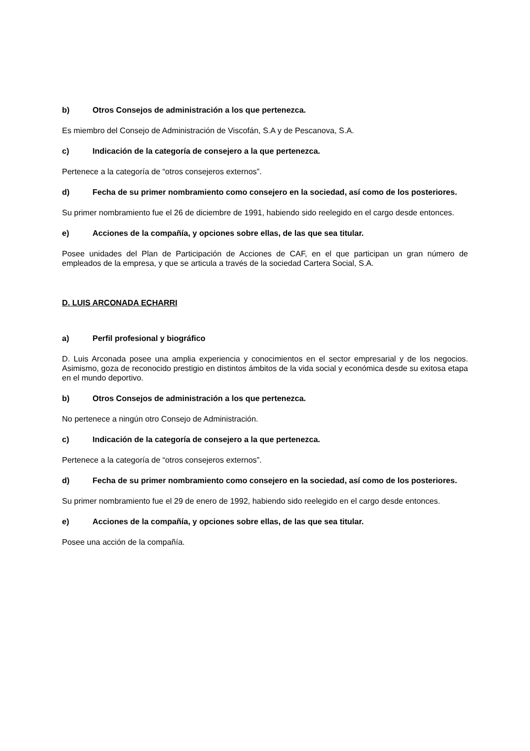b) Otros Consejos de administración a los que pertenezca.
Es miembro del Consejo de Administración de Viscofán, S.A y de Pescanova, S.A.
c) Indicación de la categoría de consejero a la que pertenezca.
Pertenece a la categoría de “otros consejeros externos”.
d) Fecha de su primer nombramiento como consejero en la sociedad, así como de los posteriores.
Su primer nombramiento fue el 26 de diciembre de 1991, habiendo sido reelegido en el cargo desde entonces.
e) Acciones de la compañía, y opciones sobre ellas, de las que sea titular.
Posee unidades del Plan de Participación de Acciones de CAF, en el que participan un gran número de empleados de la empresa, y que se articula a través de la sociedad Cartera Social, S.A.
D. LUIS ARCONADA ECHARRI
a) Perfil profesional y biográfico
D. Luis Arconada posee una amplia experiencia y conocimientos en el sector empresarial y de los negocios. Asimismo, goza de reconocido prestigio en distintos ámbitos de la vida social y económica desde su exitosa etapa en el mundo deportivo.
b) Otros Consejos de administración a los que pertenezca.
No pertenece a ningún otro Consejo de Administración.
c) Indicación de la categoría de consejero a la que pertenezca.
Pertenece a la categoría de “otros consejeros externos”.
d) Fecha de su primer nombramiento como consejero en la sociedad, así como de los posteriores.
Su primer nombramiento fue el 29 de enero de 1992, habiendo sido reelegido en el cargo desde entonces.
e) Acciones de la compañía, y opciones sobre ellas, de las que sea titular.
Posee una acción de la compañía.